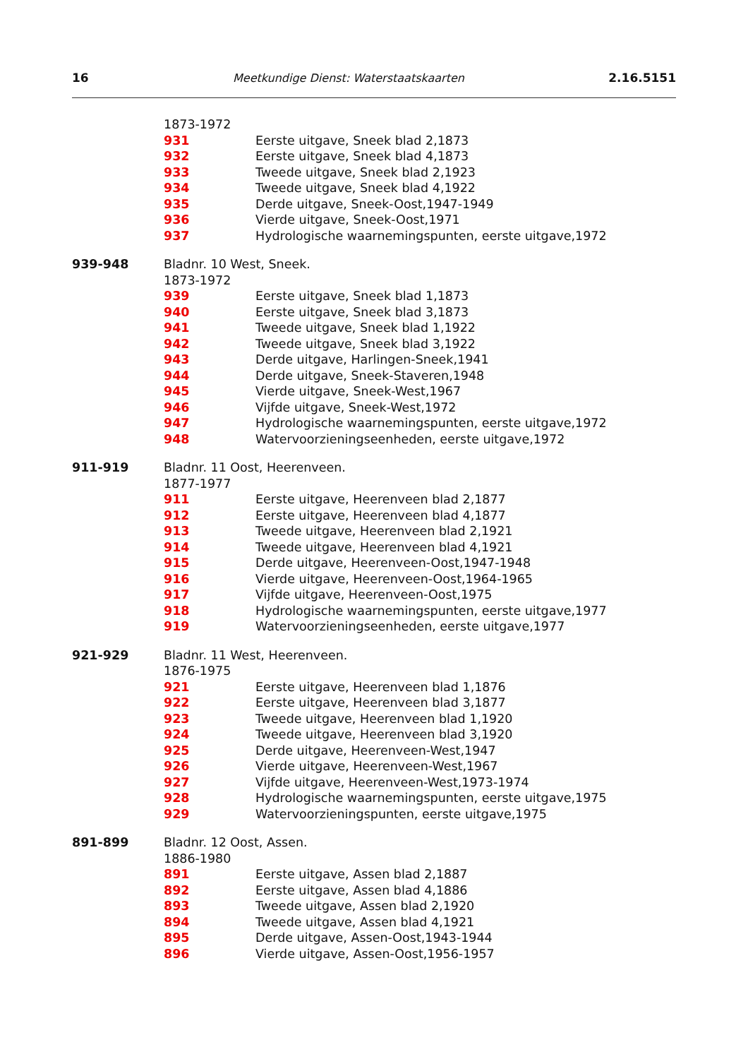16 Meetkundige Dienst: Waterstaatskaarten 2.16.5151
1873-1972
931 Eerste uitgave, Sneek blad 2,1873
932 Eerste uitgave, Sneek blad 4,1873
933 Tweede uitgave, Sneek blad 2,1923
934 Tweede uitgave, Sneek blad 4,1922
935 Derde uitgave, Sneek-Oost,1947-1949
936 Vierde uitgave, Sneek-Oost,1971
937 Hydrologische waarnemingspunten, eerste uitgave,1972
939-948 Bladnr. 10 West, Sneek.
1873-1972
939 Eerste uitgave, Sneek blad 1,1873
940 Eerste uitgave, Sneek blad 3,1873
941 Tweede uitgave, Sneek blad 1,1922
942 Tweede uitgave, Sneek blad 3,1922
943 Derde uitgave, Harlingen-Sneek,1941
944 Derde uitgave, Sneek-Staveren,1948
945 Vierde uitgave, Sneek-West,1967
946 Vijfde uitgave, Sneek-West,1972
947 Hydrologische waarnemingspunten, eerste uitgave,1972
948 Watervoorzieningseenheden, eerste uitgave,1972
911-919 Bladnr. 11 Oost, Heerenveen.
1877-1977
911 Eerste uitgave, Heerenveen blad 2,1877
912 Eerste uitgave, Heerenveen blad 4,1877
913 Tweede uitgave, Heerenveen blad 2,1921
914 Tweede uitgave, Heerenveen blad 4,1921
915 Derde uitgave, Heerenveen-Oost,1947-1948
916 Vierde uitgave, Heerenveen-Oost,1964-1965
917 Vijfde uitgave, Heerenveen-Oost,1975
918 Hydrologische waarnemingspunten, eerste uitgave,1977
919 Watervoorzieningseenheden, eerste uitgave,1977
921-929 Bladnr. 11 West, Heerenveen.
1876-1975
921 Eerste uitgave, Heerenveen blad 1,1876
922 Eerste uitgave, Heerenveen blad 3,1877
923 Tweede uitgave, Heerenveen blad 1,1920
924 Tweede uitgave, Heerenveen blad 3,1920
925 Derde uitgave, Heerenveen-West,1947
926 Vierde uitgave, Heerenveen-West,1967
927 Vijfde uitgave, Heerenveen-West,1973-1974
928 Hydrologische waarnemingspunten, eerste uitgave,1975
929 Watervoorzieningspunten, eerste uitgave,1975
891-899 Bladnr. 12 Oost, Assen.
1886-1980
891 Eerste uitgave, Assen blad 2,1887
892 Eerste uitgave, Assen blad 4,1886
893 Tweede uitgave, Assen blad 2,1920
894 Tweede uitgave, Assen blad 4,1921
895 Derde uitgave, Assen-Oost,1943-1944
896 Vierde uitgave, Assen-Oost,1956-1957